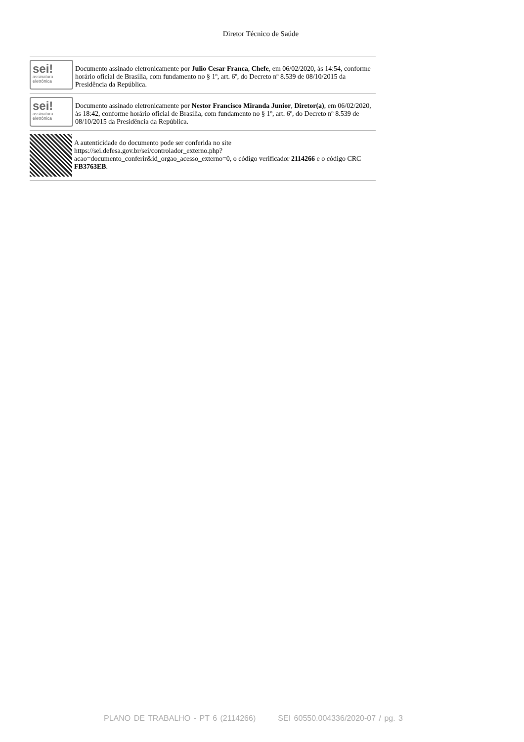Diretor Técnico de Saúde
sei!
assinatura
eletrônica
Documento assinado eletronicamente por Julio Cesar Franca, Chefe, em 06/02/2020, às 14:54, conforme horário oficial de Brasília, com fundamento no § 1º, art. 6º, do Decreto nº 8.539 de 08/10/2015 da Presidência da República.
sei!
assinatura
eletrônica
Documento assinado eletronicamente por Nestor Francisco Miranda Junior, Diretor(a), em 06/02/2020, às 18:42, conforme horário oficial de Brasília, com fundamento no § 1º, art. 6º, do Decreto nº 8.539 de 08/10/2015 da Presidência da República.
A autenticidade do documento pode ser conferida no site https://sei.defesa.gov.br/sei/controlador_externo.php?acao=documento_conferir&id_orgao_acesso_externo=0, o código verificador 2114266 e o código CRC FB3763EB.
PLANO DE TRABALHO - PT 6 (2114266) SEI 60550.004336/2020-07 / pg. 3